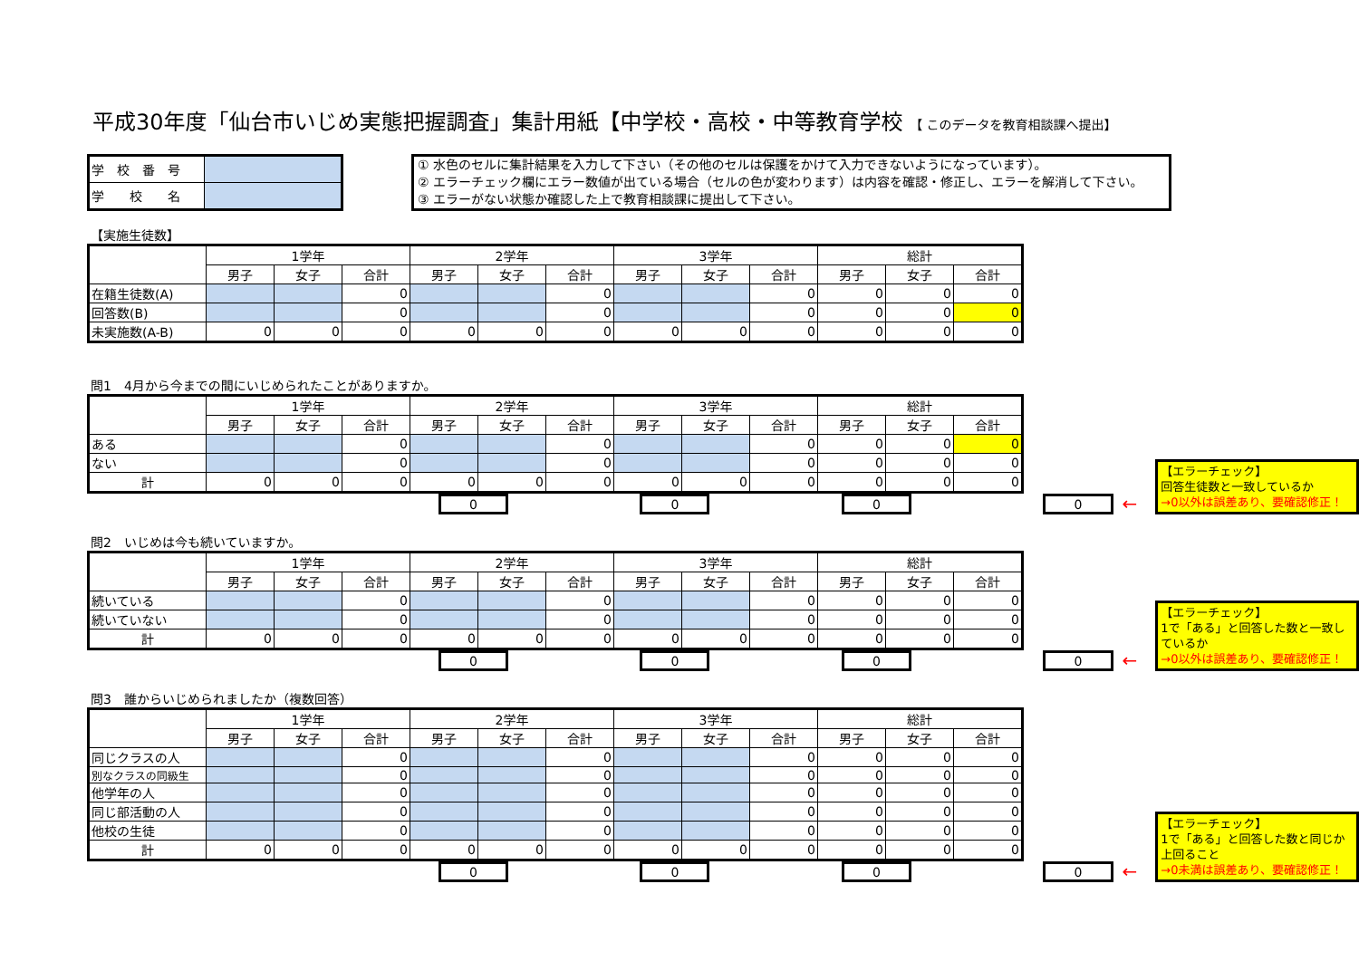平成30年度「仙台市いじめ実態把握調査」集計用紙【中学校・高校・中等教育学校 【 このデータを教育相談課へ提出】
| 学 校 番 号 | |
| 学 校 名 | |
① 水色のセルに集計結果を入力して下さい（その他のセルは保護をかけて入力できないようになっています）。
② エラーチェック欄にエラー数値が出ている場合（セルの色が変わります）は内容を確認・修正し、エラーを解消して下さい。
③ エラーがない状態か確認した上で教育相談課に提出して下さい。
【実施生徒数】
| | 1学年 | | | 2学年 | | | 3学年 | | | 総計 | | |
| --- | --- | --- | --- | --- | --- | --- | --- | --- | --- | --- | --- | --- |
| | 男子 | 女子 | 合計 | 男子 | 女子 | 合計 | 男子 | 女子 | 合計 | 男子 | 女子 | 合計 |
| 在籍生徒数(A) | | | 0 | | | 0 | | | 0 | 0 | 0 | 0 |
| 回答数(B) | | | 0 | | | 0 | | | 0 | 0 | 0 | 0 |
| 未実施数(A-B) | 0 | 0 | 0 | 0 | 0 | 0 | 0 | 0 | 0 | 0 | 0 | 0 |
問1　4月から今までの間にいじめられたことがありますか。
| | 1学年 | | | 2学年 | | | 3学年 | | | 総計 | | |
| --- | --- | --- | --- | --- | --- | --- | --- | --- | --- | --- | --- | --- |
| | 男子 | 女子 | 合計 | 男子 | 女子 | 合計 | 男子 | 女子 | 合計 | 男子 | 女子 | 合計 |
| ある | | | 0 | | | 0 | | | 0 | 0 | 0 | 0 |
| ない | | | 0 | | | 0 | | | 0 | 0 | 0 | 0 |
| 計 | 0 | 0 | 0 | 0 | 0 | 0 | 0 | 0 | 0 | 0 | 0 | 0 |
| | 0 | | 0 | | 0 | | 0 |
←
【エラーチェック】
回答生徒数と一致しているか
→0以外は誤差あり、要確認修正！
問2　いじめは今も続いていますか。
| | 1学年 | | | 2学年 | | | 3学年 | | | 総計 | | |
| --- | --- | --- | --- | --- | --- | --- | --- | --- | --- | --- | --- | --- |
| | 男子 | 女子 | 合計 | 男子 | 女子 | 合計 | 男子 | 女子 | 合計 | 男子 | 女子 | 合計 |
| 続いている | | | 0 | | | 0 | | | 0 | 0 | 0 | 0 |
| 続いていない | | | 0 | | | 0 | | | 0 | 0 | 0 | 0 |
| 計 | 0 | 0 | 0 | 0 | 0 | 0 | 0 | 0 | 0 | 0 | 0 | 0 |
| | 0 | | 0 | | 0 | | 0 |
←
【エラーチェック】
1で「ある」と回答した数と一致しているか
→0以外は誤差あり、要確認修正！
問3　誰からいじめられましたか（複数回答）
| | 1学年 | | | 2学年 | | | 3学年 | | | 総計 | | |
| --- | --- | --- | --- | --- | --- | --- | --- | --- | --- | --- | --- | --- |
| | 男子 | 女子 | 合計 | 男子 | 女子 | 合計 | 男子 | 女子 | 合計 | 男子 | 女子 | 合計 |
| 同じクラスの人 | | | 0 | | | 0 | | | 0 | 0 | 0 | 0 |
| 別なクラスの同級生 | | | 0 | | | 0 | | | 0 | 0 | 0 | 0 |
| 他学年の人 | | | 0 | | | 0 | | | 0 | 0 | 0 | 0 |
| 同じ部活動の人 | | | 0 | | | 0 | | | 0 | 0 | 0 | 0 |
| 他校の生徒 | | | 0 | | | 0 | | | 0 | 0 | 0 | 0 |
| 計 | 0 | 0 | 0 | 0 | 0 | 0 | 0 | 0 | 0 | 0 | 0 | 0 |
| | 0 | | 0 | | 0 | | 0 |
←
【エラーチェック】
1で「ある」と回答した数と同じか上回ること
→0未満は誤差あり、要確認修正！